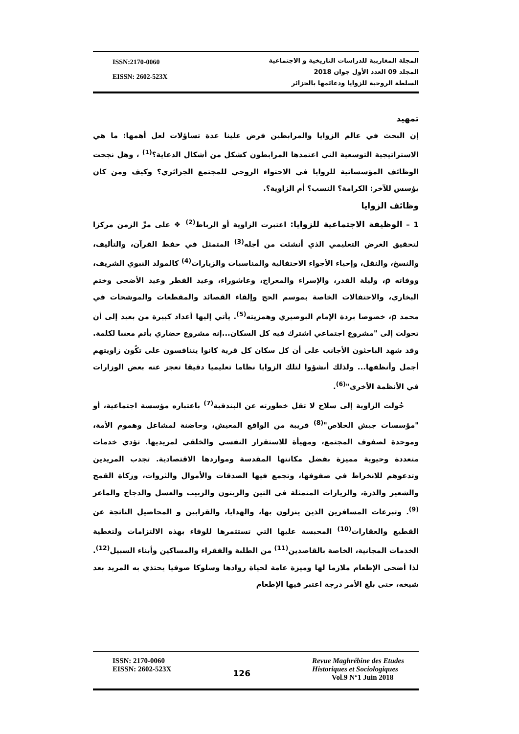ISSN:2170-0060
EISSN: 2602-523X
المجلة المغاربية للدراسات التاريخية و الاجتماعية
المجلد 09 العدد الأول جوان 2018
السلطة الروحية للزوايا ودعائمها بالجزائر
تمهيد
إن البحث في عالم الزوايا والمرابطين فرض علينا عدة تساؤلات لعل أهمها: ما هي الاستراتيجية التوسعية التي اعتمدها المرابطون كشكل من أشكال الدعاية؟<sup>(1)</sup> ، وهل نجحت الوظائف المؤسساتية للزوايا في الاحتواء الروحي للمجتمع الجزائري؟ وكيف ومن كان يؤسس للآخر: الكرامة؟ النسب؟ أم الزاوية؟.
وظائف الزوايا
1 – الوظيفة الاجتماعية للزوايا: اعتبرت الزاوية أو الرباط<sup>(2)</sup> ❖ على مرِّ الزمن مركزا لتحقيق الغرض التعليمي الذي أنشئت من أجله<sup>(3)</sup> المتمثل في حفظ القرآن، والتأليف، والنسخ، والنقل، وإحياء الأجواء الاحتفالية والمناسبات والزيارات<sup>(4)</sup> كالمولد النبوي الشريف، ووفاته ρ، وليلة القدر، والإسراء والمعراج، وعاشوراء، وعيد الفطر وعيد الأضحى وختم البخاري، والاحتفالات الخاصة بموسم الحج وإلقاء القصائد والمقطعات والموشحات في محمد ρ، خصوصا بردة الإمام البوصيري وهمزيته<sup>(5)</sup>. يأتي إليها أعداد كبيرة من بعيد إلى أن تحولت إلى "مشروع اجتماعي اشترك فيه كل السكان...إنه مشروع حضاري بأتم معنىا لكلمة. وقد شهد الباحثون الأجانب على أن كل سكان كل قرية كانوا يتنافسون على تكُون زاويتهم أجمل وأنظفها... ولذلك أنشؤوا لتلك الزوايا نظاما تعليميا دقيقا تعجز عنه بعض الوزارات في الأنظمة الأخرى"<sup>(6)</sup>.
حُولت الزاوية إلى سلاح لا تقل خطورته عن البندقية<sup>(7)</sup> باعتباره مؤسسة اجتماعية، أو "مؤسسات جيش الخلاص"<sup>(8)</sup> قريبة من الواقع المعيش، وحاضنة لمشاغل وهموم الأمة، وموحدة لصفوف المجتمع، ومهيأة للاستقرار النفسي والخلقي لمريديها. تؤدي خدمات متعددة وحيوية مميزة بفضل مكانتها المقدسة ومواردها الاقتصادية. تجدب المريدين وتدعوهم للانخراط في صفوفها، وتجمع فيها الصدقات والأموال والثروات، وزكاة القمح والشعير والذرة، والزيارات المتمثلة في التين والزيتون والزبيب والعسل والدجاج والماعز <sup>(9)</sup>. وتبرعات المسافرين الذين ينزلون بها، والهدايا، والقرابين و المحاصيل الناتجة عن القطيع والعقارات<sup>(10)</sup> المحبسة عليها التي تستثمرها للوفاء بهذه الالتزامات ولتغطية الخدمات المجانية، الخاصة بالقاصدين<sup>(11)</sup> من الطلبة والفقراء والمساكين وأبناء السبيل<sup>(12)</sup>. لذا أضحى الإطعام ملازما لها وميزة عامة لحياة روادها وسلوكا صوفيا يحتذي به المريد بعد شيخه، حتى بلغ الأمر درجة اعتبر فيها الإطعام
ISSN: 2170-0060
EISSN: 2602-523X
126
Revue Maghrébine des Etudes
Historiques et Sociologiques
Vol.9 N°1 Juin 2018